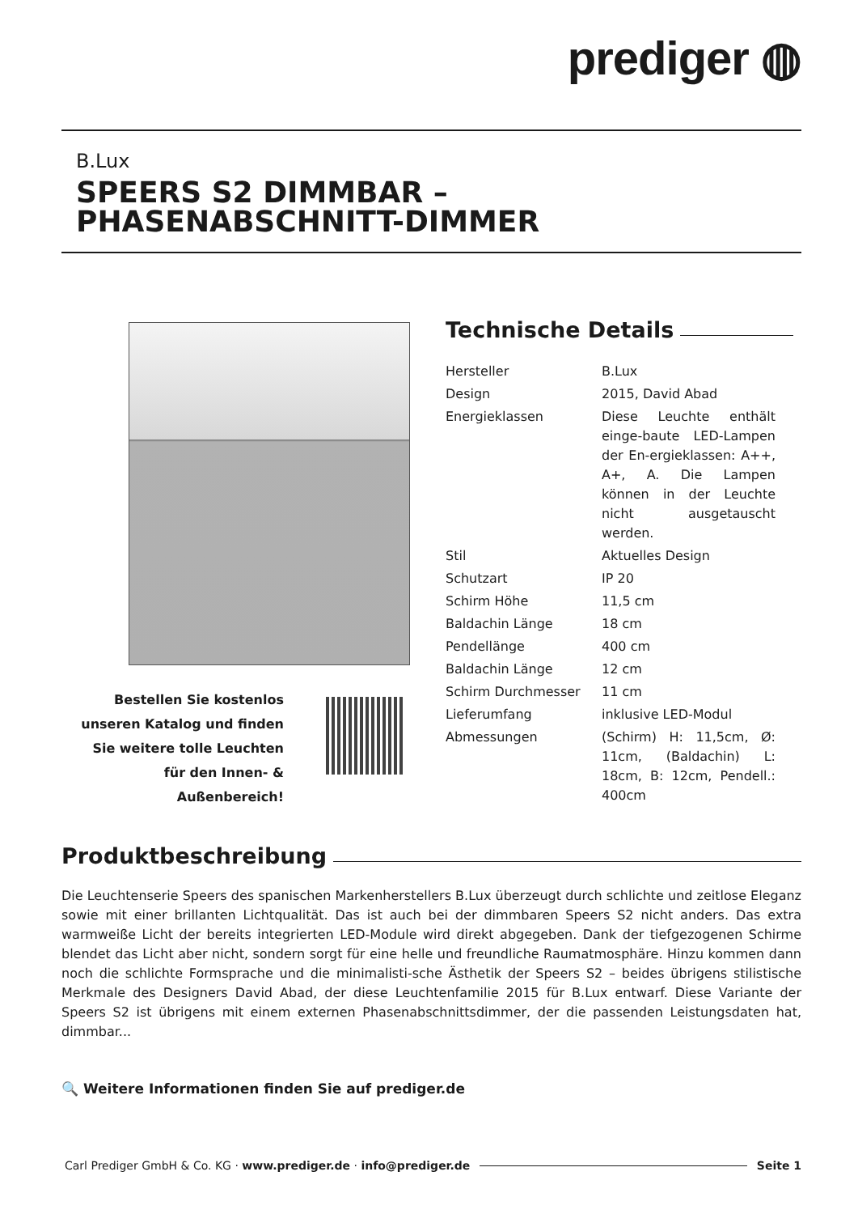prediger ◍
B.Lux
SPEERS S2 DIMMBAR – PHASENABSCHNITT-DIMMER
Technische Details
| Hersteller | B.Lux |
| Design | 2015, David Abad |
| Energieklassen | Diese Leuchte enthält einge-baute LED-Lampen der En-ergieklassen: A++, A+, A. Die Lampen können in der Leuchte nicht ausgetauscht werden. |
| Stil | Aktuelles Design |
| Schutzart | IP 20 |
| Schirm Höhe | 11,5 cm |
| Baldachin Länge | 18 cm |
| Pendellänge | 400 cm |
| Baldachin Länge | 12 cm |
| Schirm Durchmesser | 11 cm |
| Lieferumfang | inklusive LED-Modul |
| Abmessungen | (Schirm) H: 11,5cm, Ø: 11cm, (Baldachin) L: 18cm, B: 12cm, Pendell.: 400cm |
Bestellen Sie kostenlos unseren Katalog und finden Sie weitere tolle Leuchten für den Innen- & Außenbereich!
Produktbeschreibung
Die Leuchtenserie Speers des spanischen Markenherstellers B.Lux überzeugt durch schlichte und zeitlose Eleganz sowie mit einer brillanten Lichtqualität. Das ist auch bei der dimmbaren Speers S2 nicht anders. Das extra warmweiße Licht der bereits integrierten LED-Module wird direkt abgegeben. Dank der tiefgezogenen Schirme blendet das Licht aber nicht, sondern sorgt für eine helle und freundliche Raumatmosphäre. Hinzu kommen dann noch die schlichte Formsprache und die minimalisti-sche Ästhetik der Speers S2 – beides übrigens stilistische Merkmale des Designers David Abad, der diese Leuchtenfamilie 2015 für B.Lux entwarf. Diese Variante der Speers S2 ist übrigens mit einem externen Phasenabschnittsdimmer, der die passenden Leistungsdaten hat, dimmbar...
🔍 Weitere Informationen finden Sie auf prediger.de
Carl Prediger GmbH & Co. KG · www.prediger.de · info@prediger.de Seite 1